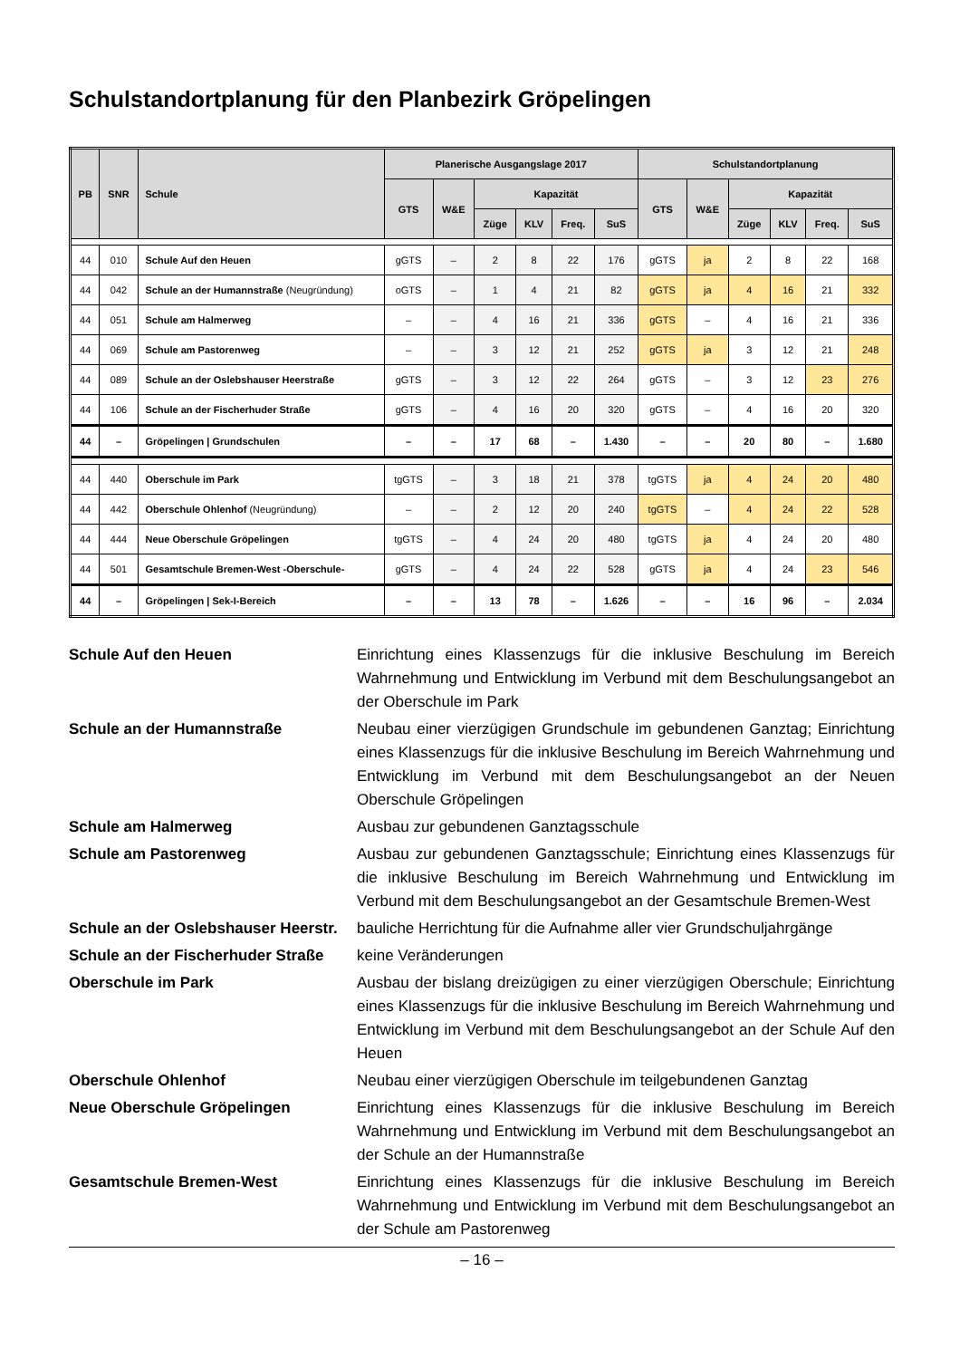Schulstandortplanung für den Planbezirk Gröpelingen
| PB | SNR | Schule | Planerische Ausgangslage 2017 | | | | | | Schulstandortplanung | | | | | |
| --- | --- | --- | --- | --- | --- | --- | --- | --- | --- | --- | --- | --- | --- | --- |
| | | | GTS | W&E | Kapazität | | | | GTS | W&E | Kapazität | | | |
| | | | | | Züge | KLV | Freq. | SuS | | | Züge | KLV | Freq. | SuS |
| 44 | 010 | Schule Auf den Heuen | gGTS | – | 2 | 8 | 22 | 176 | gGTS | ja | 2 | 8 | 22 | 168 |
| 44 | 042 | Schule an der Humannstraße (Neugründung) | oGTS | – | 1 | 4 | 21 | 82 | gGTS | ja | 4 | 16 | 21 | 332 |
| 44 | 051 | Schule am Halmerweg | – | – | 4 | 16 | 21 | 336 | gGTS | – | 4 | 16 | 21 | 336 |
| 44 | 069 | Schule am Pastorenweg | – | – | 3 | 12 | 21 | 252 | gGTS | ja | 3 | 12 | 21 | 248 |
| 44 | 089 | Schule an der Oslebshauser Heerstraße | gGTS | – | 3 | 12 | 22 | 264 | gGTS | – | 3 | 12 | 23 | 276 |
| 44 | 106 | Schule an der Fischerhuder Straße | gGTS | – | 4 | 16 | 20 | 320 | gGTS | – | 4 | 16 | 20 | 320 |
| 44 | – | Gröpelingen / Grundschulen | – | – | 17 | 68 | – | 1.430 | – | – | 20 | 80 | – | 1.680 |
| 44 | 440 | Oberschule im Park | tgGTS | – | 3 | 18 | 21 | 378 | tgGTS | ja | 4 | 24 | 20 | 480 |
| 44 | 442 | Oberschule Ohlenhof (Neugründung) | – | – | 2 | 12 | 20 | 240 | tgGTS | – | 4 | 24 | 22 | 528 |
| 44 | 444 | Neue Oberschule Gröpelingen | tgGTS | – | 4 | 24 | 20 | 480 | tgGTS | ja | 4 | 24 | 20 | 480 |
| 44 | 501 | Gesamtschule Bremen-West -Oberschule- | gGTS | – | 4 | 24 | 22 | 528 | gGTS | ja | 4 | 24 | 23 | 546 |
| 44 | – | Gröpelingen / Sek-I-Bereich | – | – | 13 | 78 | – | 1.626 | – | – | 16 | 96 | – | 2.034 |
Schule Auf den Heuen Einrichtung eines Klassenzugs für die inklusive Beschulung im Bereich Wahrnehmung und Entwicklung im Verbund mit dem Beschulungsangebot an der Oberschule im Park
Schule an der Humannstraße Neubau einer vierzügigen Grundschule im gebundenen Ganztag; Einrichtung eines Klassenzugs für die inklusive Beschulung im Bereich Wahrnehmung und Entwicklung im Verbund mit dem Beschulungsangebot an der Neuen Oberschule Gröpelingen
Schule am Halmerweg Ausbau zur gebundenen Ganztagsschule
Schule am Pastorenweg Ausbau zur gebundenen Ganztagsschule; Einrichtung eines Klassenzugs für die inklusive Beschulung im Bereich Wahrnehmung und Entwicklung im Verbund mit dem Beschulungsangebot an der Gesamtschule Bremen-West
Schule an der Oslebshauser Heerstr.
bauliche Herrichtung für die Aufnahme aller vier Grundschuljahrgänge
Schule an der Fischerhuder Straße
keine Veränderungen
Oberschule im Park Ausbau der bislang dreizügigen zu einer vierzügigen Oberschule; Einrichtung eines Klassenzugs für die inklusive Beschulung im Bereich Wahrnehmung und Entwicklung im Verbund mit dem Beschulungsangebot an der Schule Auf den Heuen
Oberschule Ohlenhof Neubau einer vierzügigen Oberschule im teilgebundenen Ganztag
Neue Oberschule Gröpelingen Einrichtung eines Klassenzugs für die inklusive Beschulung im Bereich Wahrnehmung und Entwicklung im Verbund mit dem Beschulungsangebot an der Schule an der Humannstraße
Gesamtschule Bremen-West Einrichtung eines Klassenzugs für die inklusive Beschulung im Bereich Wahrnehmung und Entwicklung im Verbund mit dem Beschulungsangebot an der Schule am Pastorenweg
– 16 –